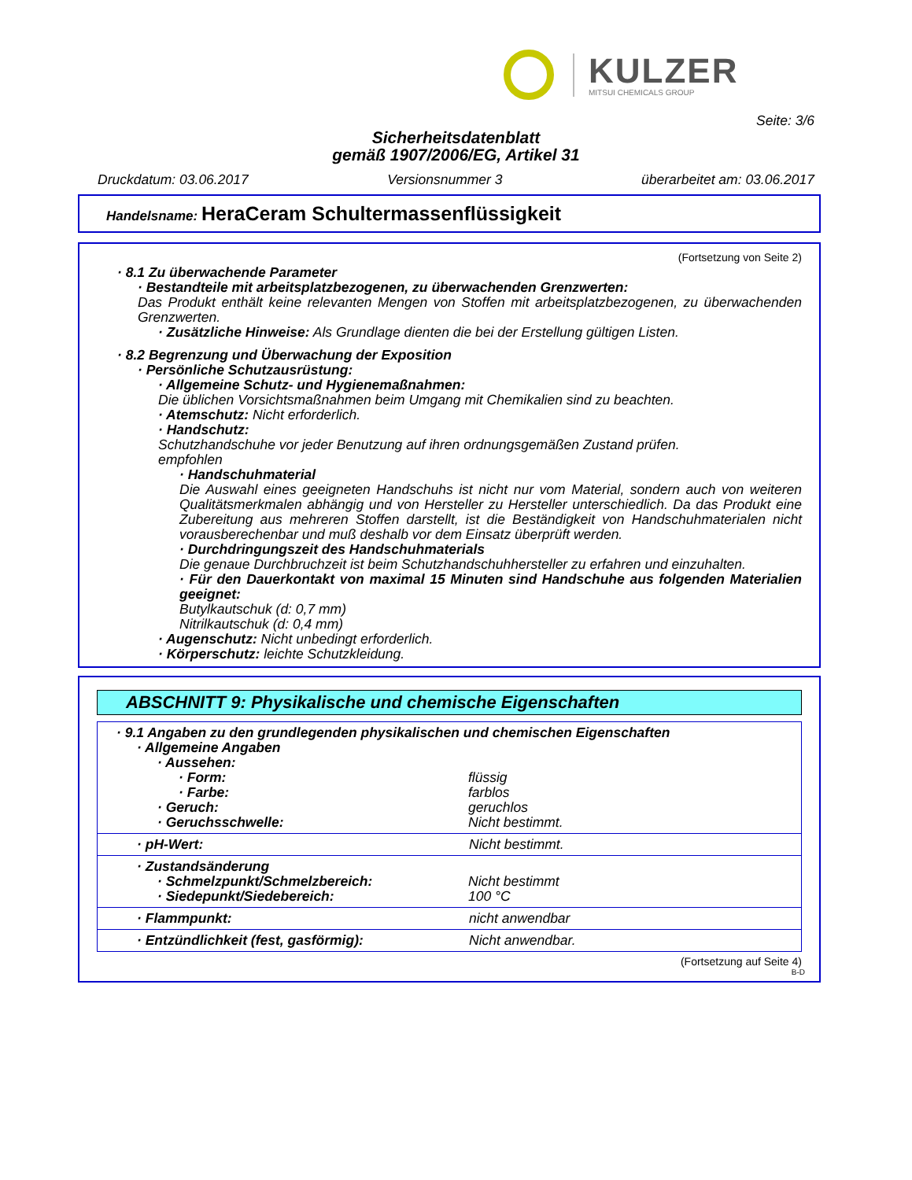KULZER
MITSUI CHEMICALS GROUP
Seite: 3/6
Sicherheitsdatenblatt
gemäß 1907/2006/EG, Artikel 31
Druckdatum: 03.06.2017 Versionsnummer 3 überarbeitet am: 03.06.2017
Handelsname: HeraCeram Schultermassenflüssigkeit
(Fortsetzung von Seite 2)
· 8.1 Zu überwachende Parameter
· Bestandteile mit arbeitsplatzbezogenen, zu überwachenden Grenzwerten:
Das Produkt enthält keine relevanten Mengen von Stoffen mit arbeitsplatzbezogenen, zu überwachenden Grenzwerten.
· Zusätzliche Hinweise: Als Grundlage dienten die bei der Erstellung gültigen Listen.
· 8.2 Begrenzung und Überwachung der Exposition
· Persönliche Schutzausrüstung:
· Allgemeine Schutz- und Hygienemaßnahmen:
Die üblichen Vorsichtsmaßnahmen beim Umgang mit Chemikalien sind zu beachten.
· Atemschutz: Nicht erforderlich.
· Handschutz:
Schutzhandschuhe vor jeder Benutzung auf ihren ordnungsgemäßen Zustand prüfen.
empfohlen
· Handschuhmaterial
Die Auswahl eines geeigneten Handschuhs ist nicht nur vom Material, sondern auch von weiteren Qualitätsmerkmalen abhängig und von Hersteller zu Hersteller unterschiedlich. Da das Produkt eine Zubereitung aus mehreren Stoffen darstellt, ist die Beständigkeit von Handschuhmaterialen nicht vorausberechenbar und muß deshalb vor dem Einsatz überprüft werden.
· Durchdringungszeit des Handschuhmaterials
Die genaue Durchbruchzeit ist beim Schutzhandschuhhersteller zu erfahren und einzuhalten.
· Für den Dauerkontakt von maximal 15 Minuten sind Handschuhe aus folgenden Materialien geeignet:
Butylkautschuk (d: 0,7 mm)
Nitrilkautschuk (d: 0,4 mm)
· Augenschutz: Nicht unbedingt erforderlich.
· Körperschutz: leichte Schutzkleidung.
ABSCHNITT 9: Physikalische und chemische Eigenschaften
· 9.1 Angaben zu den grundlegenden physikalischen und chemischen Eigenschaften
· Allgemeine Angaben
· Aussehen:
· Form: flüssig
· Farbe: farblos
· Geruch: geruchlos
· Geruchsschwelle: Nicht bestimmt.
· pH-Wert: Nicht bestimmt.
· Zustandsänderung
· Schmelzpunkt/Schmelzbereich: Nicht bestimmt
· Siedepunkt/Siedebereich: 100 °C
· Flammpunkt: nicht anwendbar
· Entzündlichkeit (fest, gasförmig): Nicht anwendbar.
(Fortsetzung auf Seite 4)
B-D